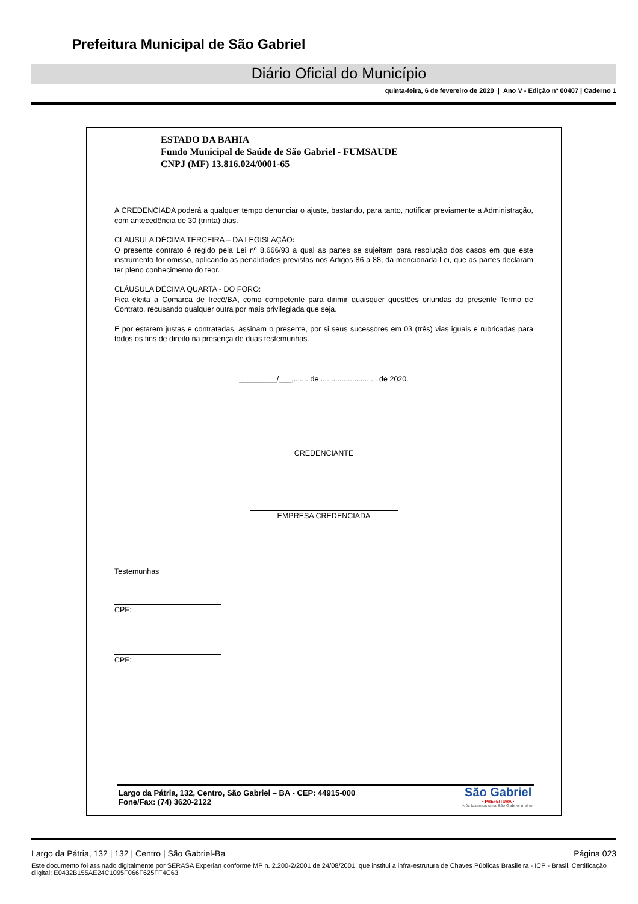Prefeitura Municipal de São Gabriel
Diário Oficial do Município
quinta-feira, 6 de fevereiro de 2020 | Ano V - Edição nº 00407 | Caderno 1
ESTADO DA BAHIA
Fundo Municipal de Saúde de São Gabriel - FUMSAUDE
CNPJ (MF) 13.816.024/0001-65
A CREDENCIADA poderá a qualquer tempo denunciar o ajuste, bastando, para tanto, notificar previamente a Administração, com antecedência de 30 (trinta) dias.
CLAUSULA DÉCIMA TERCEIRA – DA LEGISLAÇÃO:
O presente contrato é regido pela Lei nº 8.666/93 a qual as partes se sujeitam para resolução dos casos em que este instrumento for omisso, aplicando as penalidades previstas nos Artigos 86 a 88, da mencionada Lei, que as partes declaram ter pleno conhecimento do teor.
CLÁUSULA DÉCIMA QUARTA - DO FORO:
Fica eleita a Comarca de Irecê/BA, como competente para dirimir quaisquer questões oriundas do presente Termo de Contrato, recusando qualquer outra por mais privilegiada que seja.
E por estarem justas e contratadas, assinam o presente, por si seus sucessores em 03 (três) vias iguais e rubricadas para todos os fins de direito na presença de duas testemunhas.
_________/___,....... de ........................... de 2020.
CREDENCIANTE
EMPRESA CREDENCIADA
Testemunhas
CPF:
CPF:
Largo da Pátria, 132, Centro, São Gabriel – BA - CEP: 44915-000
Fone/Fax: (74) 3620-2122
São Gabriel
• PREFEITURA •
Nós fazemos uma São Gabriel melhor
Largo da Pátria, 132 | 132 | Centro | São Gabriel-Ba Página 023
Este documento foi assinado digitalmente por SERASA Experian conforme MP n. 2.200-2/2001 de 24/08/2001, que institui a infra-estrutura de Chaves Públicas Brasileira - ICP - Brasil. Certificação diigital: E0432B155AE24C1095F066F625FF4C63